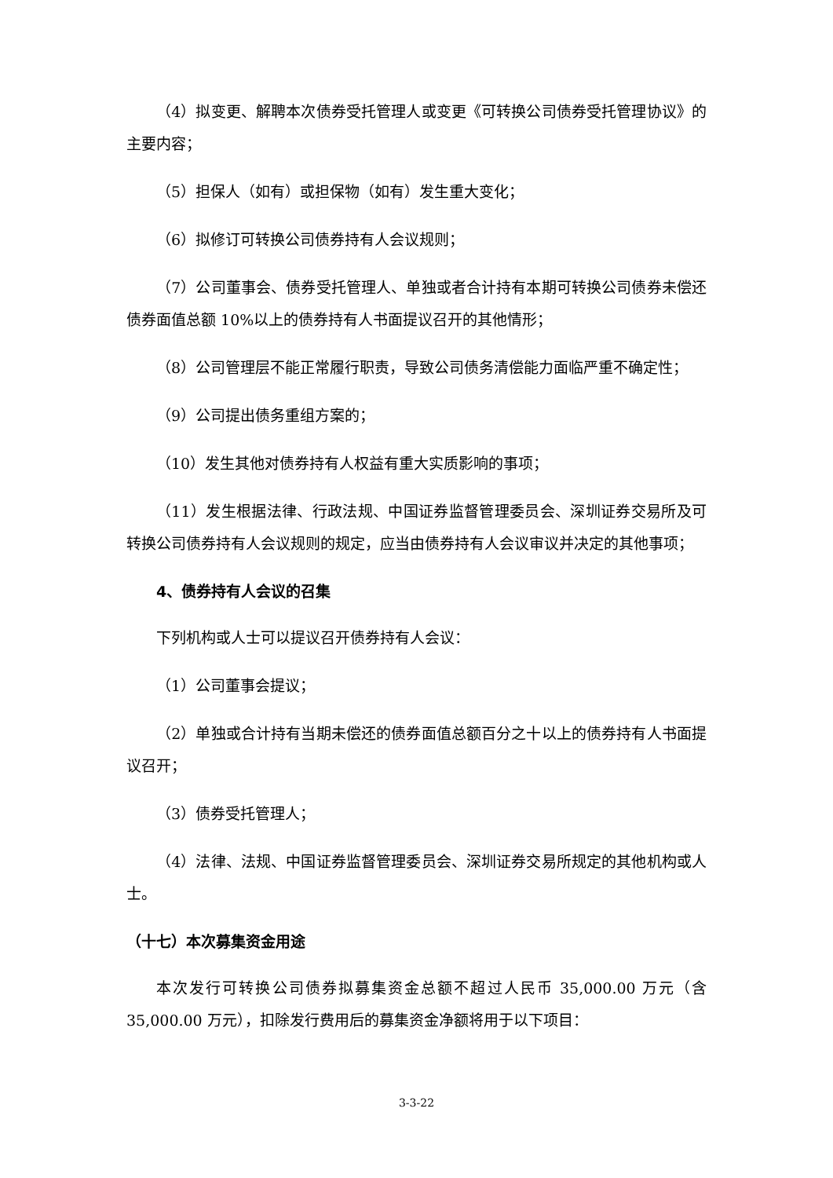（4）拟变更、解聘本次债券受托管理人或变更《可转换公司债券受托管理协议》的主要内容；
（5）担保人（如有）或担保物（如有）发生重大变化；
（6）拟修订可转换公司债券持有人会议规则；
（7）公司董事会、债券受托管理人、单独或者合计持有本期可转换公司债券未偿还债券面值总额 10%以上的债券持有人书面提议召开的其他情形；
（8）公司管理层不能正常履行职责，导致公司债务清偿能力面临严重不确定性；
（9）公司提出债务重组方案的；
（10）发生其他对债券持有人权益有重大实质影响的事项；
（11）发生根据法律、行政法规、中国证券监督管理委员会、深圳证券交易所及可转换公司债券持有人会议规则的规定，应当由债券持有人会议审议并决定的其他事项；
4、债券持有人会议的召集
下列机构或人士可以提议召开债券持有人会议：
（1）公司董事会提议；
（2）单独或合计持有当期未偿还的债券面值总额百分之十以上的债券持有人书面提议召开；
（3）债券受托管理人；
（4）法律、法规、中国证券监督管理委员会、深圳证券交易所规定的其他机构或人士。
（十七）本次募集资金用途
本次发行可转换公司债券拟募集资金总额不超过人民币 35,000.00 万元（含 35,000.00 万元），扣除发行费用后的募集资金净额将用于以下项目：
3-3-22